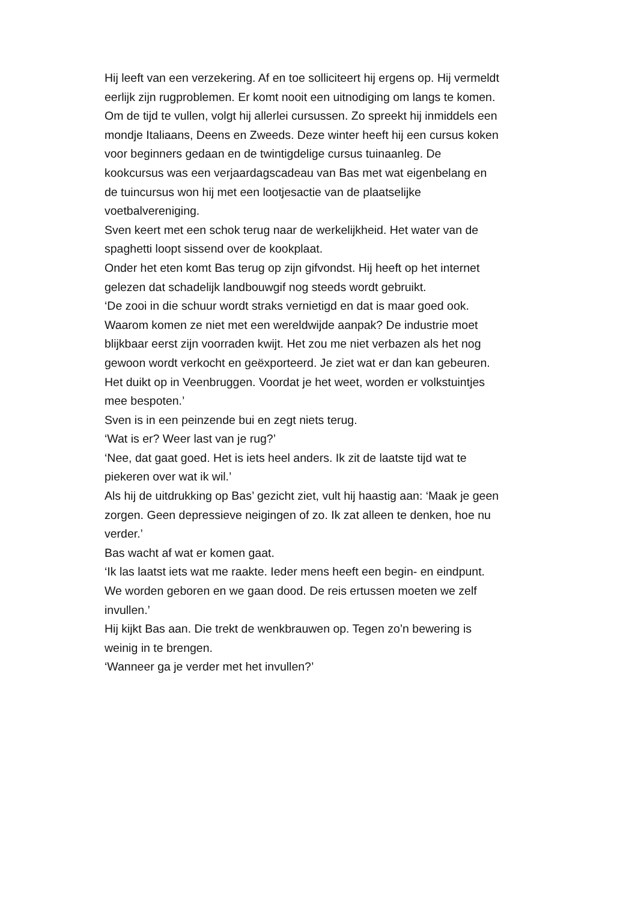Hij leeft van een verzekering. Af en toe solliciteert hij ergens op. Hij vermeldt eerlijk zijn rugproblemen. Er komt nooit een uitnodiging om langs te komen.
Om de tijd te vullen, volgt hij allerlei cursussen. Zo spreekt hij inmiddels een mondje Italiaans, Deens en Zweeds. Deze winter heeft hij een cursus koken voor beginners gedaan en de twintigdelige cursus tuinaanleg. De kookcursus was een verjaardagscadeau van Bas met wat eigenbelang en de tuincursus won hij met een lootjesactie van de plaatselijke voetbalvereniging.
Sven keert met een schok terug naar de werkelijkheid. Het water van de spaghetti loopt sissend over de kookplaat.
Onder het eten komt Bas terug op zijn gifvondst. Hij heeft op het internet gelezen dat schadelijk landbouwgif nog steeds wordt gebruikt.
‘De zooi in die schuur wordt straks vernietigd en dat is maar goed ook. Waarom komen ze niet met een wereldwijde aanpak? De industrie moet blijkbaar eerst zijn voorraden kwijt. Het zou me niet verbazen als het nog gewoon wordt verkocht en geëxporteerd. Je ziet wat er dan kan gebeuren. Het duikt op in Veenbruggen. Voordat je het weet, worden er volkstuintjes mee bespoten.’
Sven is in een peinzende bui en zegt niets terug.
‘Wat is er? Weer last van je rug?’
‘Nee, dat gaat goed. Het is iets heel anders. Ik zit de laatste tijd wat te piekeren over wat ik wil.’
Als hij de uitdrukking op Bas’ gezicht ziet, vult hij haastig aan: ‘Maak je geen zorgen. Geen depressieve neigingen of zo. Ik zat alleen te denken, hoe nu verder.’
Bas wacht af wat er komen gaat.
‘Ik las laatst iets wat me raakte. Ieder mens heeft een begin- en eindpunt. We worden geboren en we gaan dood. De reis ertussen moeten we zelf invullen.’
Hij kijkt Bas aan. Die trekt de wenkbrauwen op. Tegen zo’n bewering is weinig in te brengen.
‘Wanneer ga je verder met het invullen?’